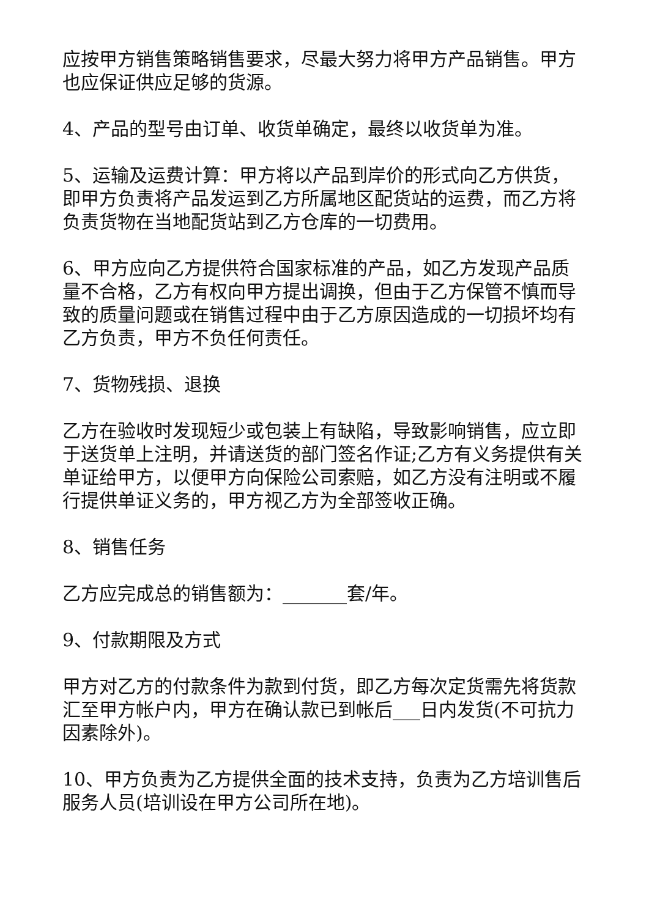应按甲方销售策略销售要求，尽最大努力将甲方产品销售。甲方也应保证供应足够的货源。
4、产品的型号由订单、收货单确定，最终以收货单为准。
5、运输及运费计算：甲方将以产品到岸价的形式向乙方供货，即甲方负责将产品发运到乙方所属地区配货站的运费，而乙方将负责货物在当地配货站到乙方仓库的一切费用。
6、甲方应向乙方提供符合国家标准的产品，如乙方发现产品质量不合格，乙方有权向甲方提出调换，但由于乙方保管不慎而导致的质量问题或在销售过程中由于乙方原因造成的一切损坏均有乙方负责，甲方不负任何责任。
7、货物残损、退换
乙方在验收时发现短少或包装上有缺陷，导致影响销售，应立即于送货单上注明，并请送货的部门签名作证;乙方有义务提供有关单证给甲方，以便甲方向保险公司索赔，如乙方没有注明或不履行提供单证义务的，甲方视乙方为全部签收正确。
8、销售任务
乙方应完成总的销售额为：_______套/年。
9、付款期限及方式
甲方对乙方的付款条件为款到付货，即乙方每次定货需先将货款汇至甲方帐户内，甲方在确认款已到帐后___日内发货(不可抗力因素除外)。
10、甲方负责为乙方提供全面的技术支持，负责为乙方培训售后服务人员(培训设在甲方公司所在地)。